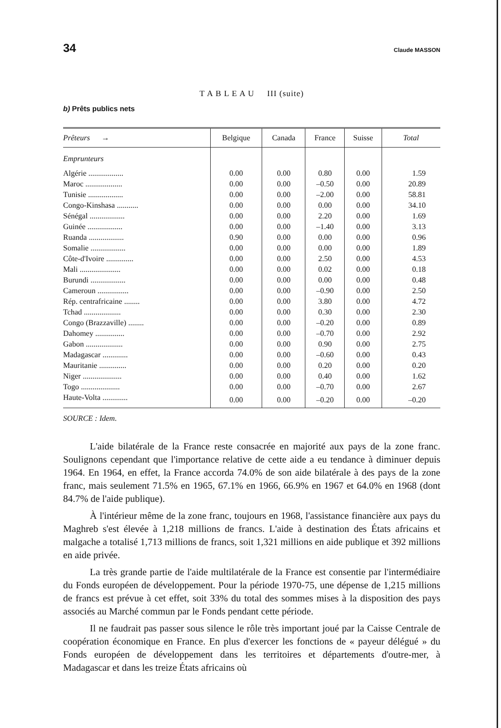34 Claude MASSON
T A B L E A U III (suite)
b) Prêts publics nets
| Prêteurs → | Belgique | Canada | France | Suisse | Total |
| --- | --- | --- | --- | --- | --- |
| Emprunteurs | | | | | |
| Algérie .................. | 0.00 | 0.00 | 0.80 | 0.00 | 1.59 |
| Maroc ................... | 0.00 | 0.00 | –0.50 | 0.00 | 20.89 |
| Tunisie .................. | 0.00 | 0.00 | –2.00 | 0.00 | 58.81 |
| Congo-Kinshasa ........... | 0.00 | 0.00 | 0.00 | 0.00 | 34.10 |
| Sénégal .................. | 0.00 | 0.00 | 2.20 | 0.00 | 1.69 |
| Guinée .................. | 0.00 | 0.00 | –1.40 | 0.00 | 3.13 |
| Ruanda .................. | 0.90 | 0.00 | 0.00 | 0.00 | 0.96 |
| Somalie .................. | 0.00 | 0.00 | 0.00 | 0.00 | 1.89 |
| Côte-d'Ivoire .............. | 0.00 | 0.00 | 2.50 | 0.00 | 4.53 |
| Mali ..................... | 0.00 | 0.00 | 0.02 | 0.00 | 0.18 |
| Burundi .................. | 0.00 | 0.00 | 0.00 | 0.00 | 0.48 |
| Cameroun ................ | 0.00 | 0.00 | –0.90 | 0.00 | 2.50 |
| Rép. centrafricaine ........ | 0.00 | 0.00 | 3.80 | 0.00 | 4.72 |
| Tchad ................... | 0.00 | 0.00 | 0.30 | 0.00 | 2.30 |
| Congo (Brazzaville) ........ | 0.00 | 0.00 | –0.20 | 0.00 | 0.89 |
| Dahomey ............... | 0.00 | 0.00 | –0.70 | 0.00 | 2.92 |
| Gabon ................... | 0.00 | 0.00 | 0.90 | 0.00 | 2.75 |
| Madagascar ............. | 0.00 | 0.00 | –0.60 | 0.00 | 0.43 |
| Mauritanie .............. | 0.00 | 0.00 | 0.20 | 0.00 | 0.20 |
| Niger .................... | 0.00 | 0.00 | 0.40 | 0.00 | 1.62 |
| Togo .................... | 0.00 | 0.00 | –0.70 | 0.00 | 2.67 |
| Haute-Volta ............. | 0.00 | 0.00 | –0.20 | 0.00 | –0.20 |
SOURCE : Idem.
L'aide bilatérale de la France reste consacrée en majorité aux pays de la zone franc. Soulignons cependant que l'importance relative de cette aide a eu tendance à diminuer depuis 1964. En 1964, en effet, la France accorda 74.0% de son aide bilatérale à des pays de la zone franc, mais seulement 71.5% en 1965, 67.1% en 1966, 66.9% en 1967 et 64.0% en 1968 (dont 84.7% de l'aide publique).
À l'intérieur même de la zone franc, toujours en 1968, l'assistance financière aux pays du Maghreb s'est élevée à 1,218 millions de francs. L'aide à destination des États africains et malgache a totalisé 1,713 millions de francs, soit 1,321 millions en aide publique et 392 millions en aide privée.
La très grande partie de l'aide multilatérale de la France est consentie par l'intermédiaire du Fonds européen de développement. Pour la période 1970-75, une dépense de 1,215 millions de francs est prévue à cet effet, soit 33% du total des sommes mises à la disposition des pays associés au Marché commun par le Fonds pendant cette période.
Il ne faudrait pas passer sous silence le rôle très important joué par la Caisse Centrale de coopération économique en France. En plus d'exercer les fonctions de « payeur délégué » du Fonds européen de développement dans les territoires et départements d'outre-mer, à Madagascar et dans les treize États africains où